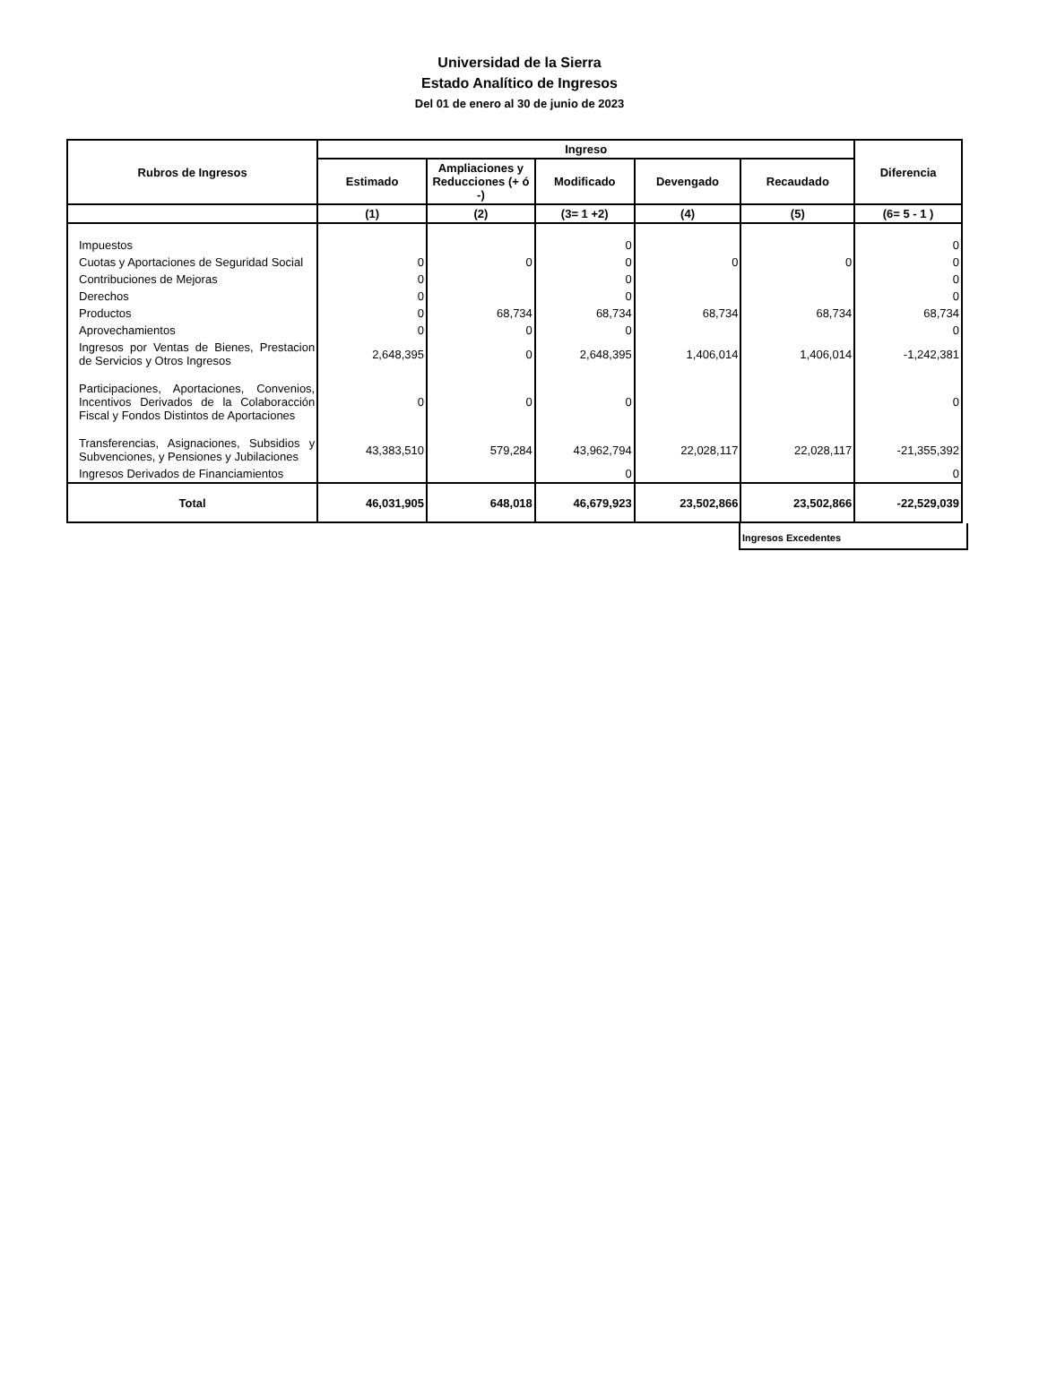Universidad de la Sierra
Estado Analítico de Ingresos
Del 01 de enero al 30 de junio de 2023
| Rubros de Ingresos | Ingreso | | | | | Diferencia |
| --- | --- | --- | --- | --- | --- | --- |
| | Estimado | Ampliaciones y Reducciones (+ ó -) | Modificado | Devengado | Recaudado | |
| | (1) | (2) | (3= 1 +2) | (4) | (5) | (6= 5 - 1 ) |
| Impuestos | | | 0 | | | 0 |
| Cuotas y Aportaciones de Seguridad Social | 0 | 0 | 0 | 0 | 0 | 0 |
| Contribuciones de Mejoras | 0 | | 0 | | | 0 |
| Derechos | 0 | | 0 | | | 0 |
| Productos | 0 | 68,734 | 68,734 | 68,734 | 68,734 | 68,734 |
| Aprovechamientos | 0 | 0 | 0 | | | 0 |
| Ingresos por Ventas de Bienes, Prestacion de Servicios y Otros Ingresos | 2,648,395 | 0 | 2,648,395 | 1,406,014 | 1,406,014 | -1,242,381 |
| Participaciones, Aportaciones, Convenios, Incentivos Derivados de la Colaboracción Fiscal y Fondos Distintos de Aportaciones | 0 | 0 | 0 | | | 0 |
| Transferencias, Asignaciones, Subsidios y Subvenciones, y Pensiones y Jubilaciones | 43,383,510 | 579,284 | 43,962,794 | 22,028,117 | 22,028,117 | -21,355,392 |
| Ingresos Derivados de Financiamientos | | | 0 | | | 0 |
| Total | 46,031,905 | 648,018 | 46,679,923 | 23,502,866 | 23,502,866 | -22,529,039 |
Ingresos Excedentes